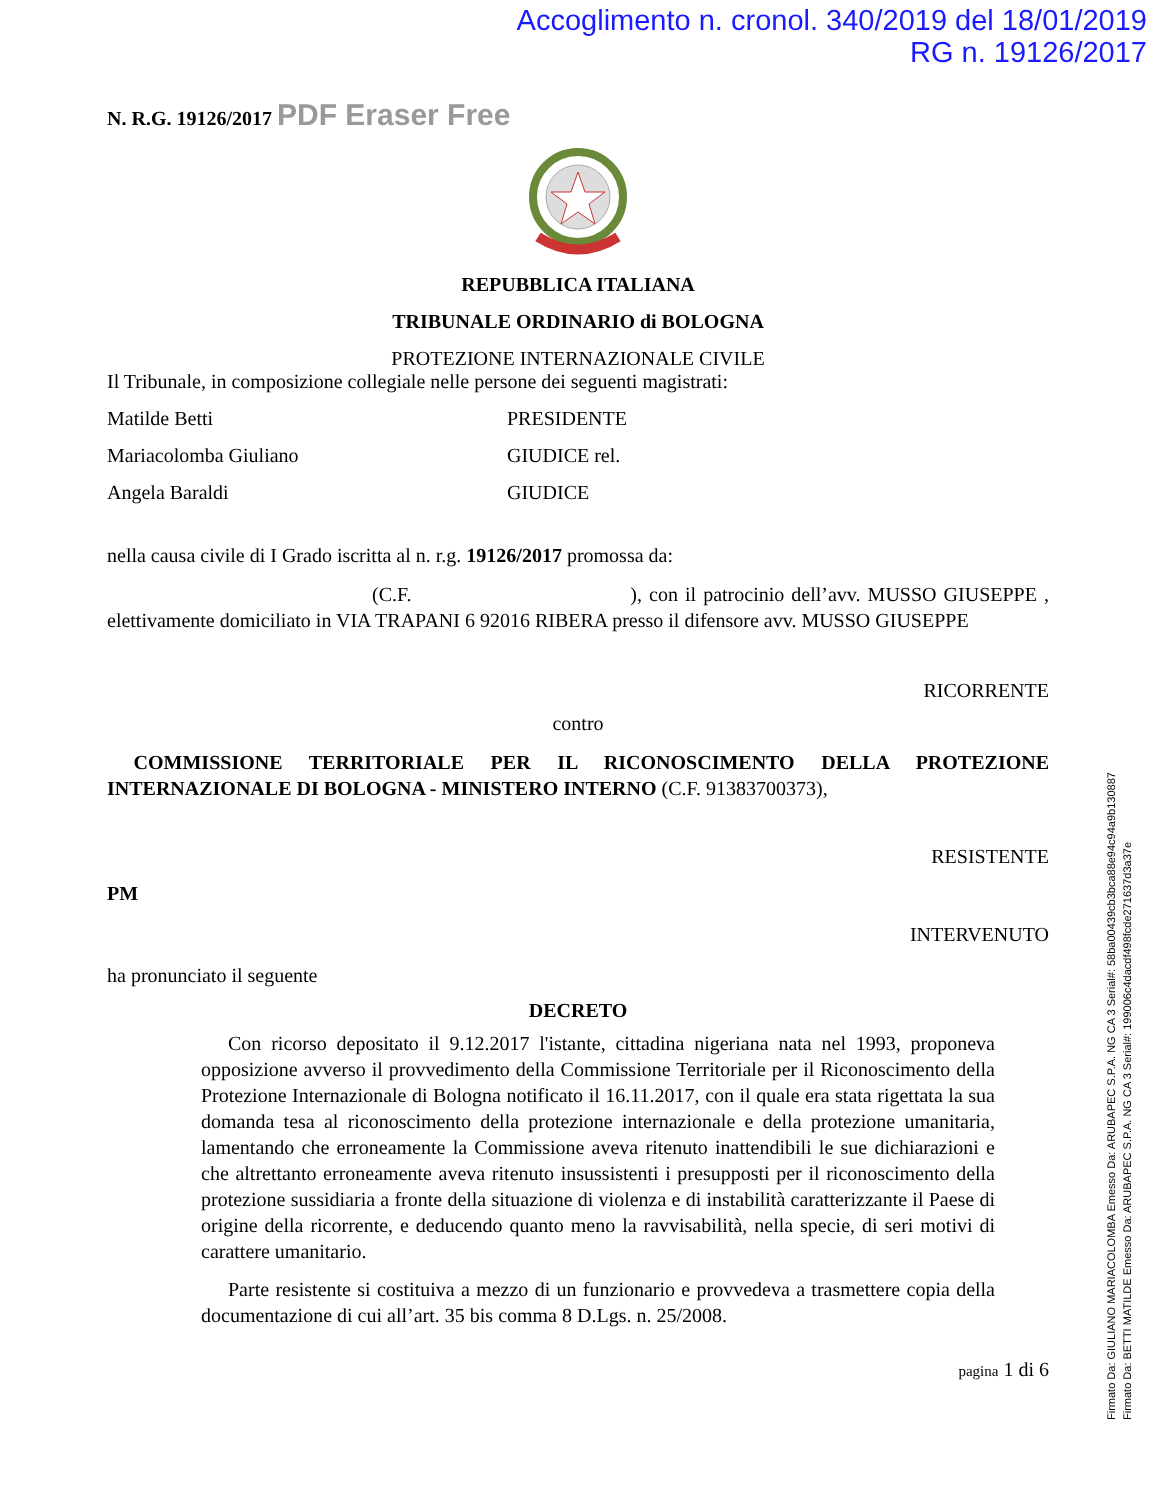Accoglimento n. cronol. 340/2019 del 18/01/2019
RG n. 19126/2017
N. R.G. 19126/2017 PDF Eraser Free
REPUBBLICA ITALIANA
TRIBUNALE ORDINARIO di BOLOGNA
PROTEZIONE INTERNAZIONALE CIVILE
Il Tribunale, in composizione collegiale nelle persone dei seguenti magistrati:
Matilde Betti PRESIDENTE
Mariacolomba Giuliano GIUDICE rel.
Angela Baraldi GIUDICE
nella causa civile di I Grado iscritta al n. r.g. 19126/2017 promossa da:
(C.F. ), con il patrocinio dell’avv. MUSSO GIUSEPPE , elettivamente domiciliato in VIA TRAPANI 6 92016 RIBERA presso il difensore avv. MUSSO GIUSEPPE
RICORRENTE
contro
COMMISSIONE TERRITORIALE PER IL RICONOSCIMENTO DELLA PROTEZIONE INTERNAZIONALE DI BOLOGNA - MINISTERO INTERNO (C.F. 91383700373),
RESISTENTE
PM
INTERVENUTO
ha pronunciato il seguente
DECRETO
Con ricorso depositato il 9.12.2017 l'istante, cittadina nigeriana nata nel 1993, proponeva opposizione avverso il provvedimento della Commissione Territoriale per il Riconoscimento della Protezione Internazionale di Bologna notificato il 16.11.2017, con il quale era stata rigettata la sua domanda tesa al riconoscimento della protezione internazionale e della protezione umanitaria, lamentando che erroneamente la Commissione aveva ritenuto inattendibili le sue dichiarazioni e che altrettanto erroneamente aveva ritenuto insussistenti i presupposti per il riconoscimento della protezione sussidiaria a fronte della situazione di violenza e di instabilità caratterizzante il Paese di origine della ricorrente, e deducendo quanto meno la ravvisabilità, nella specie, di seri motivi di carattere umanitario.
Parte resistente si costituiva a mezzo di un funzionario e provvedeva a trasmettere copia della documentazione di cui all’art. 35 bis comma 8 D.Lgs. n. 25/2008.
pagina 1 di 6
Firmato Da: GIULIANO MARIACOLOMBA Emesso Da: ARUBAPEC S.P.A. NG CA 3 Serial#: 58ba00439cb3bca88e94c94a9b130887
Firmato Da: BETTI MATILDE Emesso Da: ARUBAPEC S.P.A. NG CA 3 Serial#: 199006c4dacdf498fcde271637d3a37e